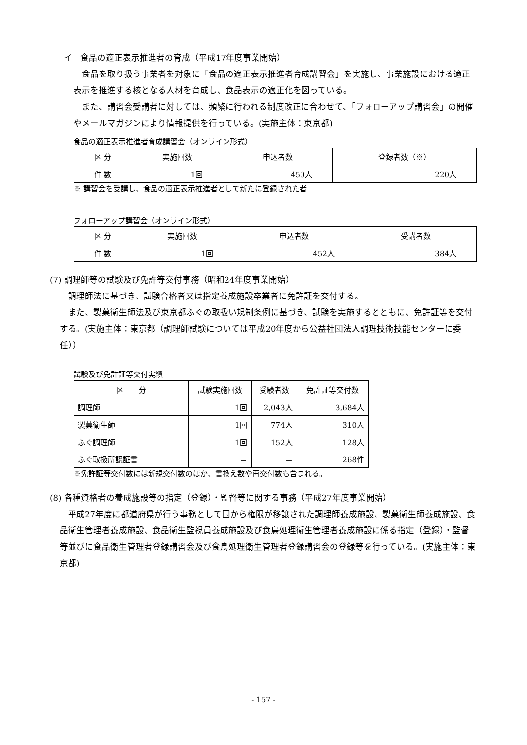イ　食品の適正表示推進者の育成（平成17年度事業開始）
　食品を取り扱う事業者を対象に「食品の適正表示推進者育成講習会」を実施し、事業施設における適正表示を推進する核となる人材を育成し、食品表示の適正化を図っている。
　また、講習会受講者に対しては、頻繁に行われる制度改正に合わせて、「フォローアップ講習会」の開催やメールマガジンにより情報提供を行っている。(実施主体：東京都)
食品の適正表示推進者育成講習会（オンライン形式）
| 区 分 | 実施回数 | 申込者数 | 登録者数（※） |
| --- | --- | --- | --- |
| 件 数 | 1回 | 450人 | 220人 |
※ 講習会を受講し、食品の適正表示推進者として新たに登録された者
フォローアップ講習会（オンライン形式）
| 区 分 | 実施回数 | 申込者数 | 受講者数 |
| --- | --- | --- | --- |
| 件 数 | 1回 | 452人 | 384人 |
(7) 調理師等の試験及び免許等交付事務（昭和24年度事業開始）
　調理師法に基づき、試験合格者又は指定養成施設卒業者に免許証を交付する。
　また、製菓衛生師法及び東京都ふぐの取扱い規制条例に基づき、試験を実施するとともに、免許証等を交付する。(実施主体：東京都（調理師試験については平成20年度から公益社団法人調理技術技能センターに委任））
試験及び免許証等交付実績
| 区 分 | 試験実施回数 | 受験者数 | 免許証等交付数 |
| --- | --- | --- | --- |
| 調理師 | 1回 | 2,043人 | 3,684人 |
| 製菓衛生師 | 1回 | 774人 | 310人 |
| ふぐ調理師 | 1回 | 152人 | 128人 |
| ふぐ取扱所認証書 | － | － | 268件 |
※免許証等交付数には新規交付数のほか、書換え数や再交付数も含まれる。
(8) 各種資格者の養成施設等の指定（登録）・監督等に関する事務（平成27年度事業開始）
　平成27年度に都道府県が行う事務として国から権限が移譲された調理師養成施設、製菓衛生師養成施設、食品衛生管理者養成施設、食品衛生監視員養成施設及び食鳥処理衛生管理者養成施設に係る指定（登録）・監督等並びに食品衛生管理者登録講習会及び食鳥処理衛生管理者登録講習会の登録等を行っている。(実施主体：東京都)
- 157 -